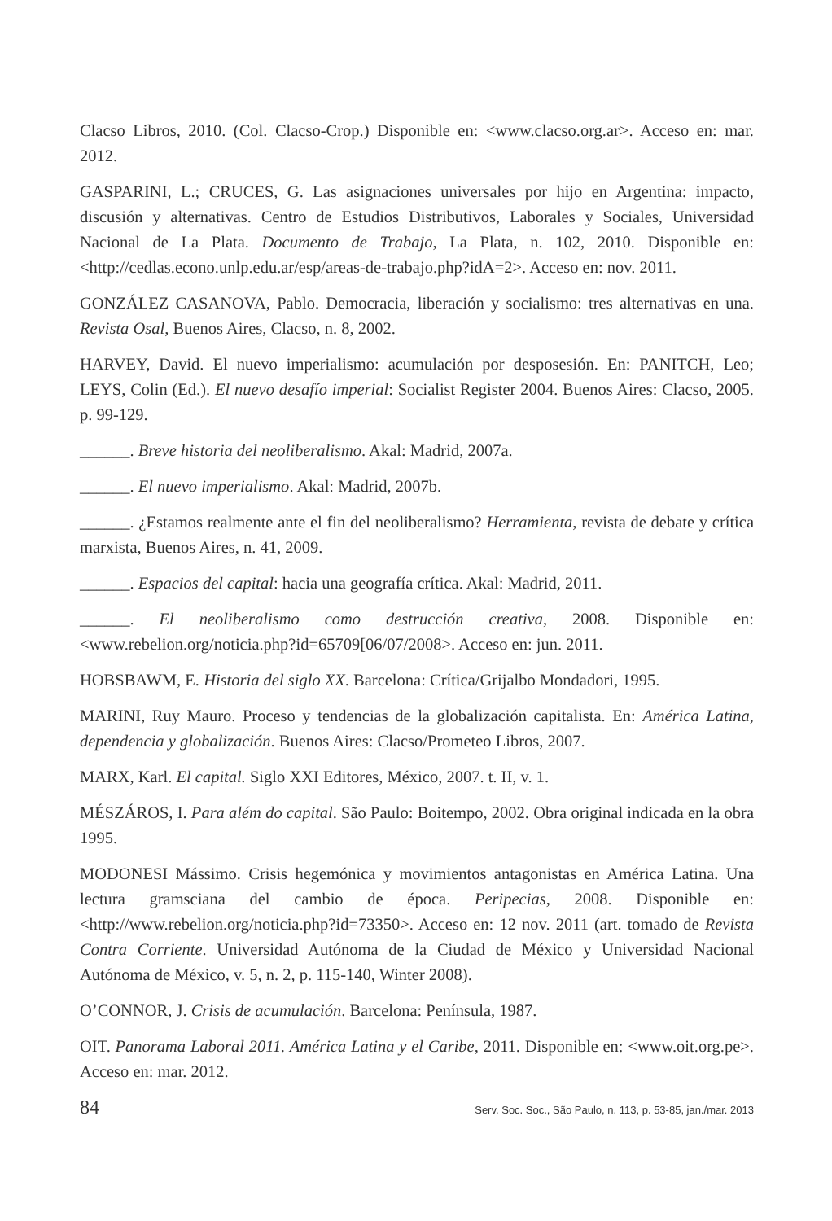Clacso Libros, 2010. (Col. Clacso-Crop.) Disponible en: <www.clacso.org.ar>. Acceso en: mar. 2012.
GASPARINI, L.; CRUCES, G. Las asignaciones universales por hijo en Argentina: impacto, discusión y alternativas. Centro de Estudios Distributivos, Laborales y Sociales, Universidad Nacional de La Plata. Documento de Trabajo, La Plata, n. 102, 2010. Disponible en: <http://cedlas.econo.unlp.edu.ar/esp/areas-de-trabajo.php?idA=2>. Acceso en: nov. 2011.
GONZÁLEZ CASANOVA, Pablo. Democracia, liberación y socialismo: tres alternativas en una. Revista Osal, Buenos Aires, Clacso, n. 8, 2002.
HARVEY, David. El nuevo imperialismo: acumulación por desposesión. En: PANITCH, Leo; LEYS, Colin (Ed.). El nuevo desafío imperial: Socialist Register 2004. Buenos Aires: Clacso, 2005. p. 99-129.
______. Breve historia del neoliberalismo. Akal: Madrid, 2007a.
______. El nuevo imperialismo. Akal: Madrid, 2007b.
______. ¿Estamos realmente ante el fin del neoliberalismo? Herramienta, revista de debate y crítica marxista, Buenos Aires, n. 41, 2009.
______. Espacios del capital: hacia una geografía crítica. Akal: Madrid, 2011.
______. El neoliberalismo como destrucción creativa, 2008. Disponible en: <www.rebelion.org/noticia.php?id=65709[06/07/2008>. Acceso en: jun. 2011.
HOBSBAWM, E. Historia del siglo XX. Barcelona: Crítica/Grijalbo Mondadori, 1995.
MARINI, Ruy Mauro. Proceso y tendencias de la globalización capitalista. En: América Latina, dependencia y globalización. Buenos Aires: Clacso/Prometeo Libros, 2007.
MARX, Karl. El capital. Siglo XXI Editores, México, 2007. t. II, v. 1.
MÉSZÁROS, I. Para além do capital. São Paulo: Boitempo, 2002. Obra original indicada en la obra 1995.
MODONESI Mássimo. Crisis hegemónica y movimientos antagonistas en América Latina. Una lectura gramsciana del cambio de época. Peripecias, 2008. Disponible en: <http://www.rebelion.org/noticia.php?id=73350>. Acceso en: 12 nov. 2011 (art. tomado de Revista Contra Corriente. Universidad Autónoma de la Ciudad de México y Universidad Nacional Autónoma de México, v. 5, n. 2, p. 115-140, Winter 2008).
O’CONNOR, J. Crisis de acumulación. Barcelona: Península, 1987.
OIT. Panorama Laboral 2011. América Latina y el Caribe, 2011. Disponible en: <www.oit.org.pe>. Acceso en: mar. 2012.
84 Serv. Soc. Soc., São Paulo, n. 113, p. 53-85, jan./mar. 2013